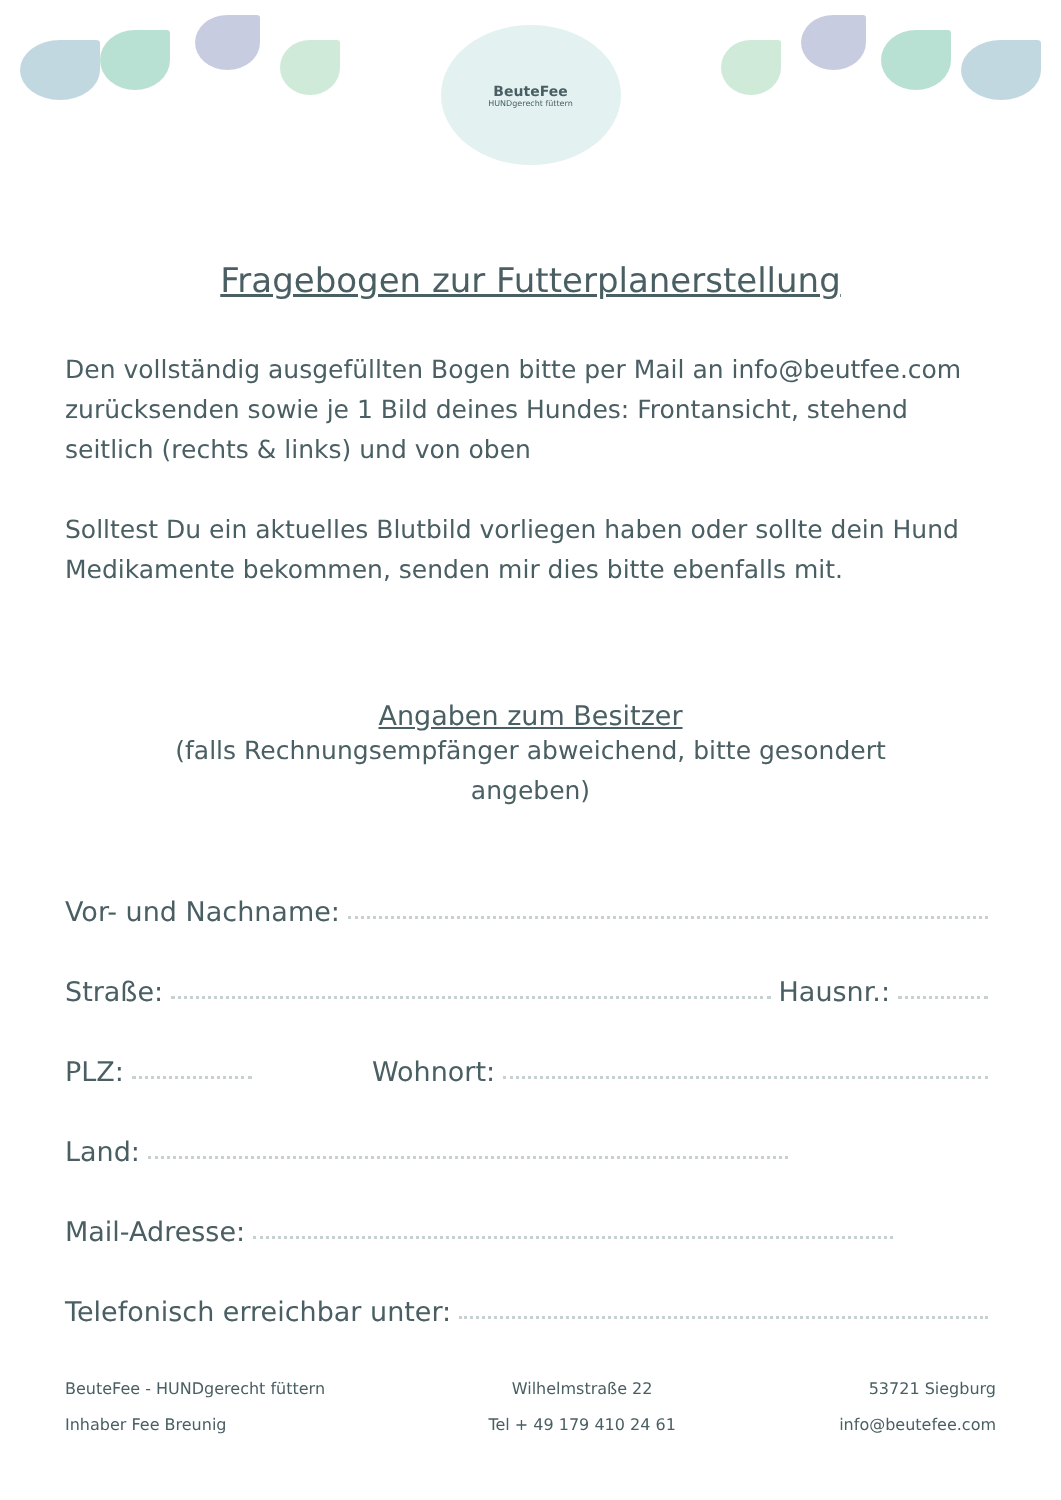BeuteFee
HUNDgerecht füttern
Fragebogen zur Futterplanerstellung
Den vollständig ausgefüllten Bogen bitte per Mail an info@beutfee.com zurücksenden sowie je 1 Bild deines Hundes: Frontansicht, stehend seitlich (rechts & links) und von oben
Solltest Du ein aktuelles Blutbild vorliegen haben oder sollte dein Hund Medikamente bekommen, senden mir dies bitte ebenfalls mit.
Angaben zum Besitzer
(falls Rechnungsempfänger abweichend, bitte gesondert angeben)
Vor- und Nachname:
Straße: Hausnr.:
PLZ: Wohnort:
Land:
Mail-Adresse:
Telefonisch erreichbar unter:
BeuteFee - HUNDgerecht füttern
Inhaber Fee Breunig
Wilhelmstraße 22
Tel + 49 179 410 24 61
53721 Siegburg
info@beutefee.com